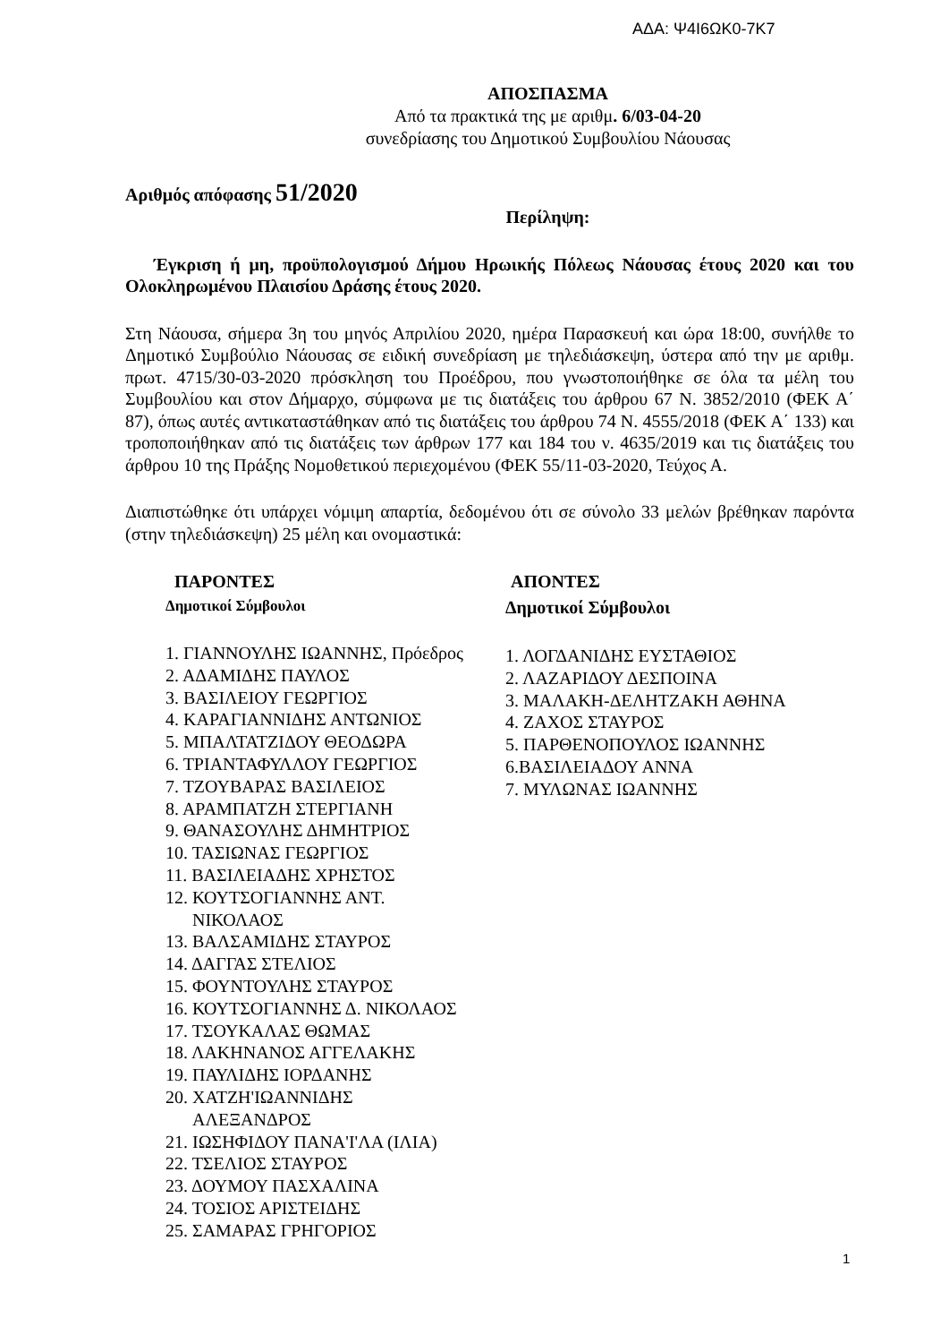ΑΔΑ: Ψ4Ι6ΩΚ0-7Κ7
ΑΠΟΣΠΑΣΜΑ
Από τα πρακτικά της με αριθμ. 6/03-04-20
συνεδρίασης του Δημοτικού Συμβουλίου Νάουσας
Αριθμός απόφασης 51/2020
Περίληψη:
Έγκριση ή μη, προϋπολογισμού Δήμου Ηρωικής Πόλεως Νάουσας έτους 2020 και του Ολοκληρωμένου Πλαισίου Δράσης έτους 2020.
Στη Νάουσα, σήμερα 3η του μηνός Απριλίου 2020, ημέρα Παρασκευή και ώρα 18:00, συνήλθε το Δημοτικό Συμβούλιο Νάουσας σε ειδική συνεδρίαση με τηλεδιάσκεψη, ύστερα από την με αριθμ. πρωτ. 4715/30-03-2020 πρόσκληση του Προέδρου, που γνωστοποιήθηκε σε όλα τα μέλη του Συμβουλίου και στον Δήμαρχο, σύμφωνα με τις διατάξεις του άρθρου 67 Ν. 3852/2010 (ΦΕΚ Α΄ 87), όπως αυτές αντικαταστάθηκαν από τις διατάξεις του άρθρου 74 Ν. 4555/2018 (ΦΕΚ Α΄ 133) και τροποποιήθηκαν από τις διατάξεις των άρθρων 177 και 184 του ν. 4635/2019 και τις διατάξεις του άρθρου 10 της Πράξης Νομοθετικού περιεχομένου (ΦΕΚ 55/11-03-2020, Τεύχος Α.
Διαπιστώθηκε ότι υπάρχει νόμιμη απαρτία, δεδομένου ότι σε σύνολο 33 μελών βρέθηκαν παρόντα (στην τηλεδιάσκεψη) 25 μέλη και ονομαστικά:
ΠΑΡΟΝΤΕΣ
Δημοτικοί Σύμβουλοι
1. ΓΙΑΝΝΟΥΛΗΣ ΙΩΑΝΝΗΣ, Πρόεδρος
2. ΑΔΑΜΙΔΗΣ ΠΑΥΛΟΣ
3. ΒΑΣΙΛΕΙΟΥ ΓΕΩΡΓΙΟΣ
4. ΚΑΡΑΓΙΑΝΝΙΔΗΣ ΑΝΤΩΝΙΟΣ
5. ΜΠΑΛΤΑΤΖΙΔΟΥ ΘΕΟΔΩΡΑ
6. ΤΡΙΑΝΤΑΦΥΛΛΟΥ ΓΕΩΡΓΙΟΣ
7. ΤΖΟΥΒΑΡΑΣ ΒΑΣΙΛΕΙΟΣ
8. ΑΡΑΜΠΑΤΖΗ ΣΤΕΡΓΙΑΝΗ
9. ΘΑΝΑΣΟΥΛΗΣ ΔΗΜΗΤΡΙΟΣ
10. ΤΑΣΙΩΝΑΣ ΓΕΩΡΓΙΟΣ
11. ΒΑΣΙΛΕΙΑΔΗΣ ΧΡΗΣΤΟΣ
12. ΚΟΥΤΣΟΓΙΑΝΝΗΣ ΑΝΤ.
ΝΙΚΟΛΑΟΣ
13. ΒΑΛΣΑΜΙΔΗΣ ΣΤΑΥΡΟΣ
14. ΔΑΓΓΑΣ ΣΤΕΛΙΟΣ
15. ΦΟΥΝΤΟΥΛΗΣ ΣΤΑΥΡΟΣ
16. ΚΟΥΤΣΟΓΙΑΝΝΗΣ Δ. ΝΙΚΟΛΑΟΣ
17. ΤΣΟΥΚΑΛΑΣ ΘΩΜΑΣ
18. ΛΑΚΗΝΑΝΟΣ ΑΓΓΕΛΑΚΗΣ
19. ΠΑΥΛΙΔΗΣ ΙΟΡΔΑΝΗΣ
20. ΧΑΤΖΗ'ΙΩΑΝΝΙΔΗΣ
ΑΛΕΞΑΝΔΡΟΣ
21. ΙΩΣΗΦΙΔΟΥ ΠΑΝΑ'Ι'ΛΑ (ΙΛΙΑ)
22. ΤΣΕΛΙΟΣ ΣΤΑΥΡΟΣ
23. ΔΟΥΜΟΥ ΠΑΣΧΑΛΙΝΑ
24. ΤΟΣΙΟΣ ΑΡΙΣΤΕΙΔΗΣ
25. ΣΑΜΑΡΑΣ ΓΡΗΓΟΡΙΟΣ
ΑΠΟΝΤΕΣ
Δημοτικοί Σύμβουλοι
1. ΛΟΓΔΑΝΙΔΗΣ ΕΥΣΤΑΘΙΟΣ
2. ΛΑΖΑΡΙΔΟΥ ΔΕΣΠΟΙΝΑ
3. ΜΑΛΑΚΗ-ΔΕΛΗΤΖΑΚΗ ΑΘΗΝΑ
4. ΖΑΧΟΣ ΣΤΑΥΡΟΣ
5. ΠΑΡΘΕΝΟΠΟΥΛΟΣ ΙΩΑΝΝΗΣ
6.ΒΑΣΙΛΕΙΑΔΟΥ ΑΝΝΑ
7. ΜΥΛΩΝΑΣ ΙΩΑΝΝΗΣ
1